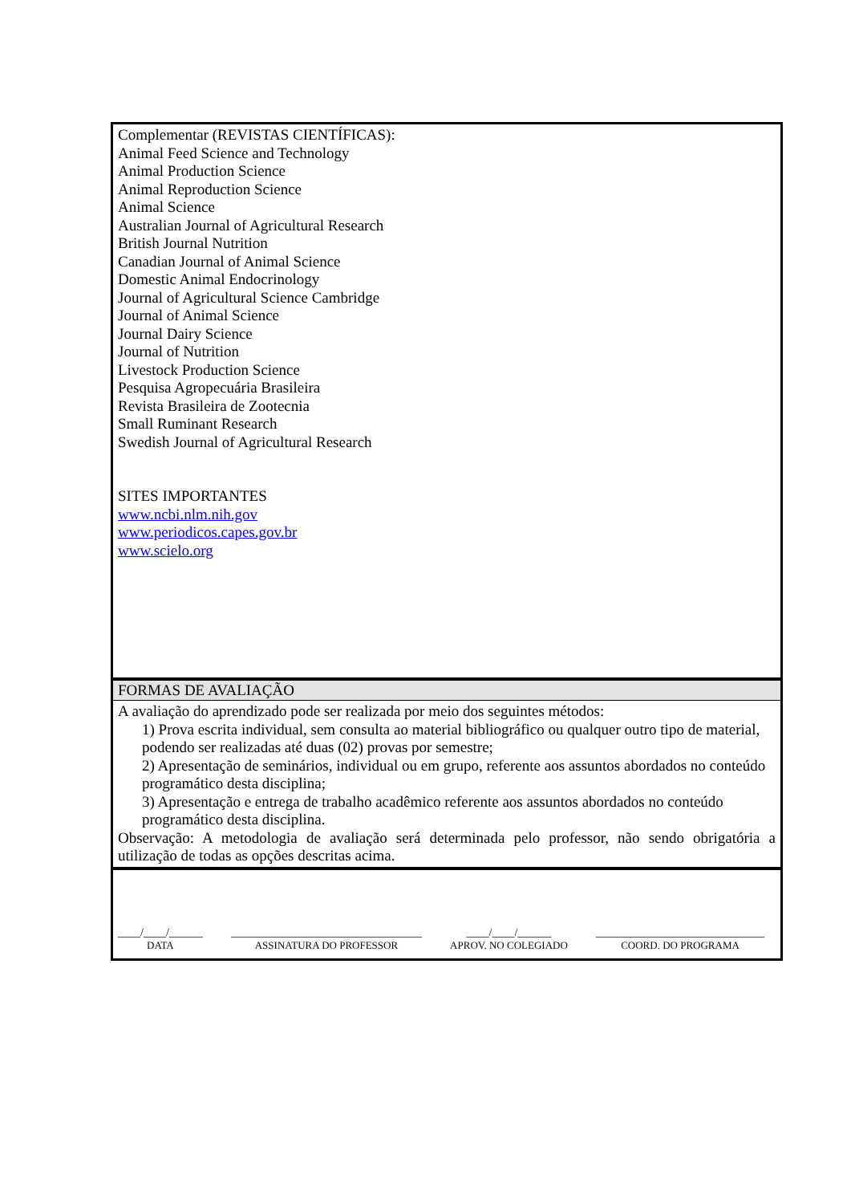Complementar (REVISTAS CIENTÍFICAS):
Animal Feed Science and Technology
Animal Production Science
Animal Reproduction Science
Animal Science
Australian Journal of Agricultural Research
British Journal Nutrition
Canadian Journal of Animal Science
Domestic Animal Endocrinology
Journal of Agricultural Science Cambridge
Journal of Animal Science
Journal Dairy Science
Journal of Nutrition
Livestock Production Science
Pesquisa Agropecuária Brasileira
Revista Brasileira de Zootecnia
Small Ruminant Research
Swedish Journal of Agricultural Research
SITES IMPORTANTES
www.ncbi.nlm.nih.gov
www.periodicos.capes.gov.br
www.scielo.org
FORMAS DE AVALIAÇÃO
A avaliação do aprendizado pode ser realizada por meio dos seguintes métodos:
1) Prova escrita individual, sem consulta ao material bibliográfico ou qualquer outro tipo de material, podendo ser realizadas até duas (02) provas por semestre;
2) Apresentação de seminários, individual ou em grupo, referente aos assuntos abordados no conteúdo programático desta disciplina;
3) Apresentação e entrega de trabalho acadêmico referente aos assuntos abordados no conteúdo programático desta disciplina.
Observação: A metodologia de avaliação será determinada pelo professor, não sendo obrigatória a utilização de todas as opções descritas acima.
____/____/______
DATA
__________________________________
ASSINATURA DO PROFESSOR
____/____/______
APROV. NO COLEGIADO
______________________________
COORD. DO PROGRAMA